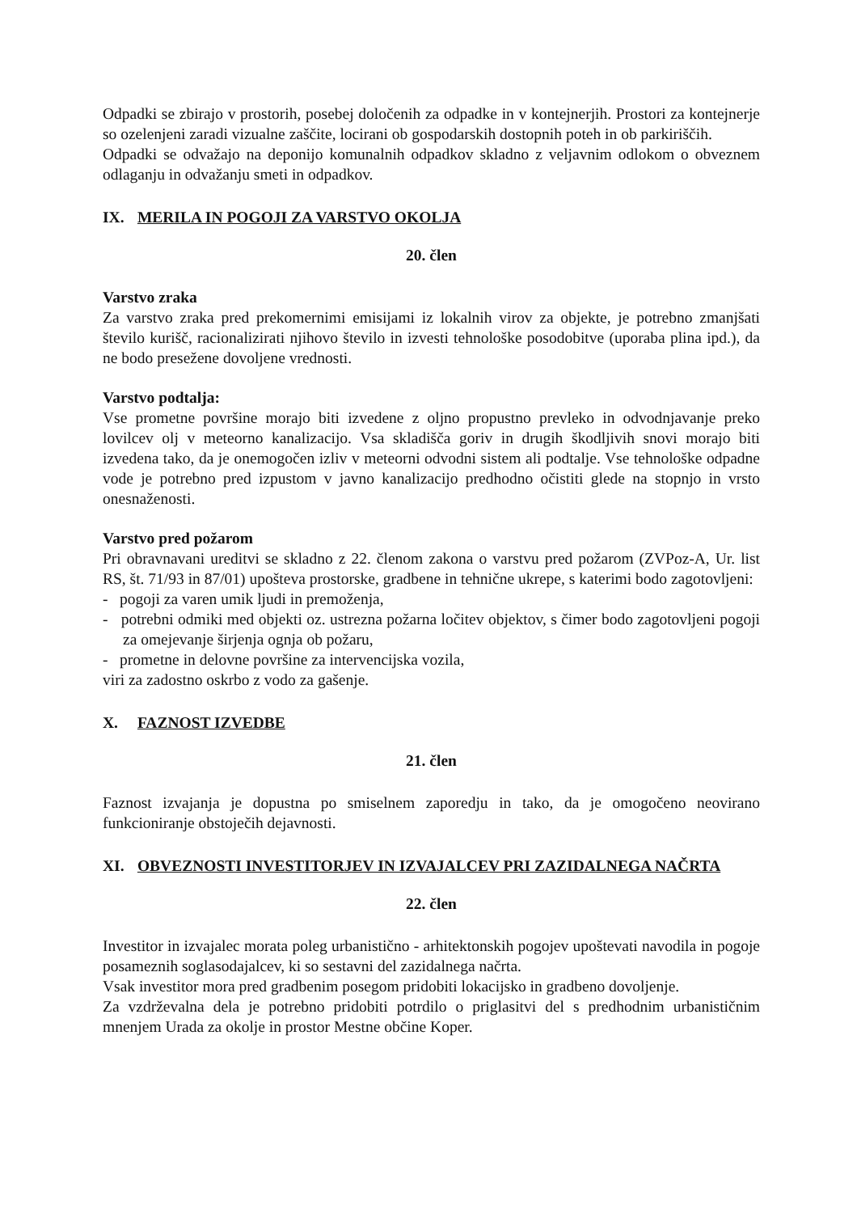Odpadki se zbirajo v prostorih, posebej določenih za odpadke in v kontejnerjih. Prostori za kontejnerje so ozelenjeni zaradi vizualne zaščite, locirani ob gospodarskih dostopnih poteh in ob parkiriščih.
Odpadki se odvažajo na deponijo komunalnih odpadkov skladno z veljavnim odlokom o obveznem odlaganju in odvažanju smeti in odpadkov.
IX. MERILA IN POGOJI ZA VARSTVO OKOLJA
20. člen
Varstvo zraka
Za varstvo zraka pred prekomernimi emisijami iz lokalnih virov za objekte, je potrebno zmanjšati število kurišč, racionalizirati njihovo število in izvesti tehnološke posodobitve (uporaba plina ipd.), da ne bodo presežene dovoljene vrednosti.
Varstvo podtalja:
Vse prometne površine morajo biti izvedene z oljno propustno prevleko in odvodnjavanje preko lovilcev olj v meteorno kanalizacijo. Vsa skladišča goriv in drugih škodljivih snovi morajo biti izvedena tako, da je onemogočen izliv v meteorni odvodni sistem ali podtalje. Vse tehnološke odpadne vode je potrebno pred izpustom v javno kanalizacijo predhodno očistiti glede na stopnjo in vrsto onesnaženosti.
Varstvo pred požarom
Pri obravnavani ureditvi se skladno z 22. členom zakona o varstvu pred požarom (ZVPoz-A, Ur. list RS, št. 71/93 in 87/01) upošteva prostorske, gradbene in tehnične ukrepe, s katerimi bodo zagotovljeni:
- pogoji za varen umik ljudi in premoženja,
- potrebni odmiki med objekti oz. ustrezna požarna ločitev objektov, s čimer bodo zagotovljeni pogoji za omejevanje širjenja ognja ob požaru,
- prometne in delovne površine za intervencijska vozila,
viri za zadostno oskrbo z vodo za gašenje.
X. FAZNOST IZVEDBE
21. člen
Faznost izvajanja je dopustna po smiselnem zaporedju in tako, da je omogočeno neovirano funkcioniranje obstoječih dejavnosti.
XI. OBVEZNOSTI INVESTITORJEV IN IZVAJALCEV PRI ZAZIDALNEGA NAČRTA
22. člen
Investitor in izvajalec morata poleg urbanistično - arhitektonskih pogojev upoštevati navodila in pogoje posameznih soglasodajalcev, ki so sestavni del zazidalnega načrta.
Vsak investitor mora pred gradbenim posegom pridobiti lokacijsko in gradbeno dovoljenje.
Za vzdrževalna dela je potrebno pridobiti potrdilo o priglasitvi del s predhodnim urbanističnim mnenjem Urada za okolje in prostor Mestne občine Koper.